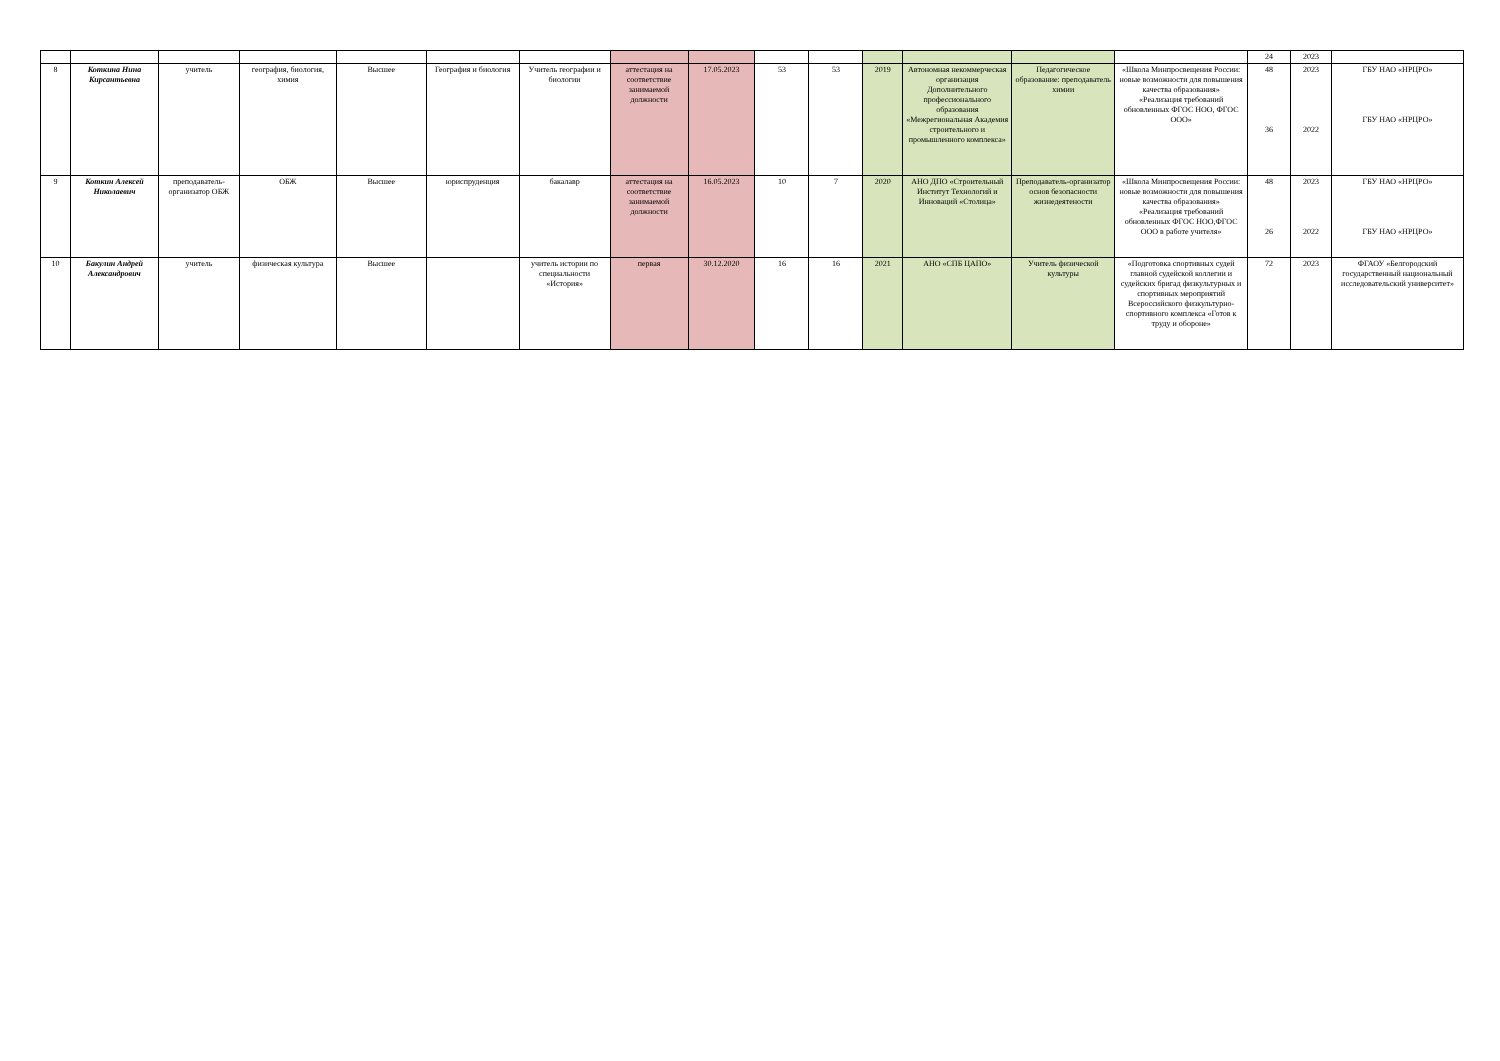| | | | | | | | | | | | | | | | 24 | 2023 | |
| 8 | Коткина Нина Кирсантьевна | учитель | география, биология, химия | Высшее | География и биология | Учитель географии и биологии | аттестация на соответствие занимаемой должности | 17.05.2023 | 53 | 53 | 2019 | Автономная некоммерческая организация Дополнительного профессионального образования «Межрегиональная Академия строительного и промышленного комплекса» | Педагогическое образование: преподаватель химии | «Школа Минпросвещения России: новые возможности для повышения качества образования» «Реализация требований обновленных ФГОС НОО, ФГОС ООО» | 48 36 | 2023 2022 | ГБУ НАО «НРЦРО» ГБУ НАО «НРЦРО» |
| 9 | Коткин Алексей Николаевич | преподаватель-организатор ОБЖ | ОБЖ | Высшее | юриспруденция | бакалавр | аттестация на соответствие занимаемой должности | 16.05.2023 | 10 | 7 | 2020 | АНО ДПО «Строительный Институт Технологий и Инноваций «Столица» | Преподаватель-организатор основ безопасности жизнедеятености | «Школа Минпросвещения России: новые возможности для повышения качества образования» «Реализация требований обновленных ФГОС НОО,ФГОС ООО в работе учителя» | 48 26 | 2023 2022 | ГБУ НАО «НРЦРО» ГБУ НАО «НРЦРО» |
| 10 | Бакулин Андрей Александрович | учитель | физическая культура | Высшее | | учитель истории по специальности «История» | первая | 30.12.2020 | 16 | 16 | 2021 | АНО «СПБ ЦАПО» | Учитель физической культуры | «Подготовка спортивных судей главной судейской коллегии и судейских бригад физкультурных и спортивных мероприятий Всероссийского физкультурно-спортивного комплекса «Готов к труду и обороне» | 72 | 2023 | ФГАОУ «Белгородский государственный национальный исследовательский университет» |